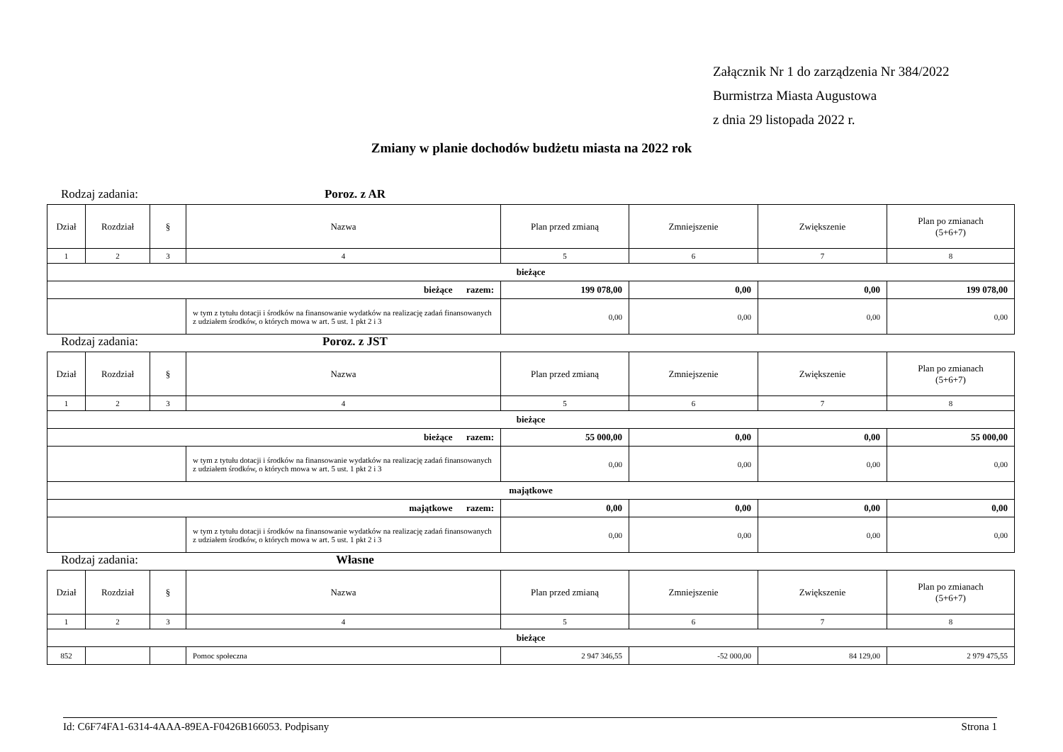Załącznik Nr 1 do zarządzenia Nr 384/2022
Burmistrza Miasta Augustowa
z dnia 29 listopada 2022 r.
Zmiany w planie dochodów budżetu miasta na 2022 rok
Rodzaj zadania: Poroz. z AR
| Dział | Rozdział | § | Nazwa | Plan przed zmianą | Zmniejszenie | Zwiększenie | Plan po zmianach (5+6+7) |
| --- | --- | --- | --- | --- | --- | --- | --- |
| 1 | 2 | 3 | 4 | 5 | 6 | 7 | 8 |
| bieżące | | | | | | | |
| bieżące razem: | | | | 199 078,00 | 0,00 | 0,00 | 199 078,00 |
| | | | w tym z tytułu dotacji i środków na finansowanie wydatków na realizację zadań finansowanych z udziałem środków, o których mowa w art. 5 ust. 1 pkt 2 i 3 | 0,00 | 0,00 | 0,00 | 0,00 |
Rodzaj zadania: Poroz. z JST
| Dział | Rozdział | § | Nazwa | Plan przed zmianą | Zmniejszenie | Zwiększenie | Plan po zmianach (5+6+7) |
| --- | --- | --- | --- | --- | --- | --- | --- |
| 1 | 2 | 3 | 4 | 5 | 6 | 7 | 8 |
| bieżące | | | | | | | |
| bieżące razem: | | | | 55 000,00 | 0,00 | 0,00 | 55 000,00 |
| | | | w tym z tytułu dotacji i środków na finansowanie wydatków na realizację zadań finansowanych z udziałem środków, o których mowa w art. 5 ust. 1 pkt 2 i 3 | 0,00 | 0,00 | 0,00 | 0,00 |
| majątkowe | | | | | | | |
| majątkowe razem: | | | | 0,00 | 0,00 | 0,00 | 0,00 |
| | | | w tym z tytułu dotacji i środków na finansowanie wydatków na realizację zadań finansowanych z udziałem środków, o których mowa w art. 5 ust. 1 pkt 2 i 3 | 0,00 | 0,00 | 0,00 | 0,00 |
Rodzaj zadania: Własne
| Dział | Rozdział | § | Nazwa | Plan przed zmianą | Zmniejszenie | Zwiększenie | Plan po zmianach (5+6+7) |
| --- | --- | --- | --- | --- | --- | --- | --- |
| 1 | 2 | 3 | 4 | 5 | 6 | 7 | 8 |
| bieżące | | | | | | | |
| 852 | | | Pomoc społeczna | 2 947 346,55 | -52 000,00 | 84 129,00 | 2 979 475,55 |
Id: C6F74FA1-6314-4AAA-89EA-F0426B166053. Podpisany Strona 1